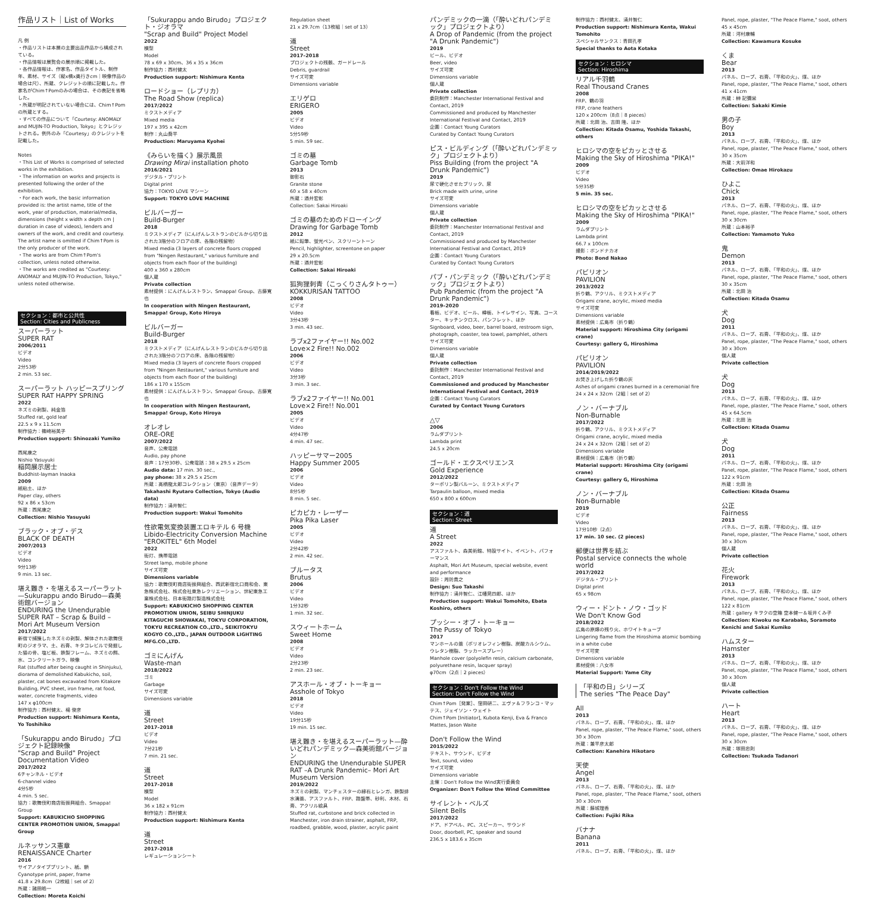作品リスト｜List of Works
凡 例
・作品リストは本展の主要出品作品から構成されている。
・作品情報は展覧会の展示順に掲載した。
・各作品情報は、作家名、作品タイトル、制作年、素材、サイズ（縦x横x奥行きcm｜映像作品の場合は尺）、所蔵、クレジットの順に記載した。作家名がChim↑Pomのみの場合は、その表記を省略した。
・所蔵が明記されていない場合には、Chim↑Pomの所蔵とする。
・すべての作品について「Courtesy: ANOMALY and MUJIN-TO Production, Tokyo」とクレジットされる。例外のみ「Courtesy」のクレジットを記載した。
Notes
・This List of Works is comprised of selected works in the exhibition.
・The information on works and projects is presented following the order of the exhibition.
・For each work, the basic information provided is: the artist name, title of the work, year of production, material/media, dimensions (height x width x depth cm | duration in case of videos), lenders and owners of the work, and credit and courtesy. The artist name is omitted if Chim↑Pom is the only producer of the work.
・The works are from Chim↑Pom's collection, unless noted otherwise.
・The works are credited as "Courtesy: ANOMALY and MUJIN-TO Production, Tokyo," unless noted otherwise.
セクション：都市と公共性
Section: Cities and Publicness
スーパーラット
SUPER RAT
2006/2011
ビデオ
Video
2分53秒
2 min. 53 sec.
スーパーラット ハッピースプリング
SUPER RAT HAPPY SPRING
2022
ネズミの剥製、純金箔
Stuffed rat, gold leaf
22.5 x 9 x 11.5cm
制作協力：篠崎裕美子
Production support: Shinozaki Yumiko
西尾康之
Nishio Yasuyuki
稲岡展示居士
Buddhist-layman Inaoka
2009
紙粘土、ほか
Paper clay, others
92 x 86 x 53cm
所蔵：西尾康之
Collection: Nishio Yasuyuki
ブラック・オブ・デス
BLACK OF DEATH
2007/2013
ビデオ
Video
9分13秒
9 min. 13 sec.
堪え難き・を堪えるスーパーラット—Sukurappu ando Birudo—森美術館バージョン
ENDURING the Unendurable SUPER RAT – Scrap & Build – Mori Art Museum Version
2017/2022
新宿で捕獲したネズミの剥製、解体された歌舞伎町のジオラマ、土、石膏、キタコレビルで発掘した猫の骨、塩ビ板、鉄製フレーム、ネズミの餌、水、コンクリートガラ、映像
Rat (stuffed after being caught in Shinjuku), diorama of demolished Kabukicho, soil, plaster, cat bones excavated from Kitakore Building, PVC sheet, iron frame, rat food, water, concrete fragments, video
147 x φ100cm
制作協力：西村健太、楊 俊彦
Production support: Nishimura Kenta, Yo Toshihiko
「Sukurappu ando Birudo」プロジェクト記録映像
"Scrap and Build" Project Documentation Video
2017/2022
6チャンネル・ビデオ
6-channel video
4分5秒
4 min. 5 sec.
協力：歌舞伎町商店街振興組合、Smappa! Group
Support: KABUKICHO SHOPPING CENTER PROMOTION UNION, Smappa! Group
ルネッサンス憲章
RENAISSANCE Charter
2016
サイアノタイププリント、紙、額
Cyanotype print, paper, frame
41.8 x 29.8cm（2枚組｜set of 2）
所蔵：諸田皓一
Collection: Moreta Koichi
「Sukurappu ando Birudo」プロジェクト・ジオラマ
"Scrap and Build" Project Model
2022
模型
Model
78 x 69 x 30cm、36 x 35 x 36cm
制作協力：西村健太
Production support: Nishimura Kenta
ロードショー（レプリカ）
The Road Show (replica)
2017/2022
ミクストメディア
Mixed media
197 x 395 x 42cm
制作：丸山喬平
Production: Maruyama Kyohei
《みらいを描く》展示風景
Drawing Mirai installation photo
2016/2021
デジタル・プリント
Digital print
協力：TOKYO LOVE マシーン
Support: TOKYO LOVE MACHINE
ビルバーガー
Build-Burger
2018
ミクストメディア（にんげんレストランのビルから切り出された3階分のフロアの床、各階の残留物）
Mixed media (3 layers of concrete floors cropped from "Ningen Restaurant," various furniture and objects from each floor of the building)
400 x 360 x 280cm
個人蔵
Private collection
素材提供：にんげんレストラン、Smappa! Group、古藤寛也
In cooperation with Ningen Restaurant, Smappa! Group, Koto Hiroya
ビルバーガー
Build-Burger
2018
ミクストメディア（にんげんレストランのビルから切り出された3階分のフロアの床、各階の残留物）
Mixed media (3 layers of concrete floors cropped from "Ningen Restaurant," various furniture and objects from each floor of the building)
186 x 170 x 155cm
素材提供：にんげんレストラン、Smappa! Group、古藤寛也
In cooperation with Ningen Restaurant, Smappa! Group, Koto Hiroya
オレオレ
ORE-ORE
2007/2022
音声、公衆電話
Audio, pay phone
音声：17分30秒、公衆電話：38 x 29.5 x 25cm
Audio data: 17 min. 30 sec.,
pay phone: 38 x 29.5 x 25cm
所蔵：高橋龍太郎コレクション（東京）（音声データ）
Takahashi Ryutaro Collection, Tokyo (Audio data)
制作協力：涌井智仁
Production support: Wakui Tomohito
性欲電気変換装置エロキテル 6 号機
Libido-Electricity Conversion Machine "EROKITEL" 6th Model
2022
街灯、携帯電話
Street lamp, mobile phone
サイズ可変
Dimensions variable
協力：歌舞伎町商店街振興組合、西武新宿北口商和会、東急株式会社、株式会社東急レクリエーション、世紀東急工業株式会社、日本街路灯製造株式会社
Support: KABUKICHO SHOPPING CENTER PROMOTION UNION, SEIBU SHINJUKU KITAGUCHI SHOWAKAI, TOKYU CORPORATION, TOKYU RECREATION CO.,LTD., SEIKITOKYU KOGYO CO.,LTD., JAPAN OUTDOOR LIGHTING MFG.CO.,LTD.
ゴミにんげん
Waste-man
2018/2022
ゴミ
Garbage
サイズ可変
Dimensions variable
道
Street
2017–2018
ビデオ
Video
7分21秒
7 min. 21 sec.
道
Street
2017–2018
模型
Model
36 x 182 x 91cm
制作協力：西村健太
Production support: Nishimura Kenta
道
Street
2017–2018
レギュレーションシート
Regulation sheet
21 x 29.7cm（13枚組｜set of 13）
道
Street
2017–2018
プロジェクトの残骸、ガードレール
Debris, guardrail
サイズ可変
Dimensions variable
エリゲロ
ERIGERO
2005
ビデオ
Video
5分59秒
5 min. 59 sec.
ゴミの墓
Garbage Tomb
2013
御影石
Granite stone
60 x 58 x 40cm
所蔵：酒井宏彰
Collection: Sakai Hiroaki
ゴミの墓のためのドローイング
Drawing for Garbage Tomb
2012
紙に鉛筆、蛍光ペン、スクリーントーン
Pencil, highlighter, screentone on paper
29 x 20.5cm
所蔵：酒井宏彰
Collection: Sakai Hiroaki
狐狗狸刺青（こっくりさんタトゥー）
KOKKURISAN TATTOO
2008
ビデオ
Video
3分43秒
3 min. 43 sec.
ラブx2ファイヤー!! No.002
Love×2 Fire!! No.002
2006
ビデオ
Video
3分3秒
3 min. 3 sec.
ラブx2ファイヤー!! No.001
Love×2 Fire!! No.001
2005
ビデオ
Video
4分47秒
4 min. 47 sec.
ハッピーサマー2005
Happy Summer 2005
2006
ビデオ
Video
8分5秒
8 min. 5 sec.
ピカピカ・レーザー
Pika Pika Laser
2005
ビデオ
Video
2分42秒
2 min. 42 sec.
ブルータス
Brutus
2006
ビデオ
Video
1分32秒
1 min. 32 sec.
スウィートホーム
Sweet Home
2008
ビデオ
Video
2分23秒
2 min. 23 sec.
アスホール・オブ・トーキョー
Asshole of Tokyo
2018
ビデオ
Video
19分15秒
19 min. 15 sec.
堪え難き・を堪えるスーパーラット—酔いどれパンデミック—森美術館バージョン
ENDURING the Unendurable SUPER RAT –A Drunk Pandemic– Mori Art Museum Version
2019/2022
ネズミの剥製、マンチェスターの縁石とレンガ、鉄製排水溝蓋、アスファルト、FRP、路盤帯、砂利、木材、石膏、アクリル絵具
Stuffed rat, curbstone and brick collected in Manchester, iron drain strainer, asphalt, FRP, roadbed, grabble, wood, plaster, acrylic paint
パンデミックの一滴（「酔いどれパンデミック」プロジェクトより）
A Drop of Pandemic (from the project "A Drunk Pandemic")
2019
ビール、ビデオ
Beer, video
サイズ可変
Dimensions variable
個人蔵
Private collection
委託制作：Manchester International Festival and Contact, 2019
Commissioned and produced by Manchester International Festival and Contact, 2019
企画：Contact Young Curators
Curated by Contact Young Curators
ピス・ビルディング（「酔いどれパンデミック」プロジェクトより）
Piss Building (from the project "A Drunk Pandemic")
2019
尿で硬化させたブリック、尿
Brick made with urine, urine
サイズ可変
Dimensions variable
個人蔵
Private collection
委託制作：Manchester International Festival and Contact, 2019
Commissioned and produced by Manchester International Festival and Contact, 2019
企画：Contact Young Curators
Curated by Contact Young Curators
パブ・パンデミック（「酔いどれパンデミック」プロジェクトより）
Pub Pandemic (from the project "A Drunk Pandemic")
2019–2020
看板、ビデオ、ビール、樽板、トイレサイン、写真、コースター、キッチンクロス、パンフレット、ほか
Signboard, video, beer, barrel board, restroom sign, photograph, coaster, tea towel, pamphlet, others
サイズ可変
Dimensions variable
個人蔵
Private collection
委託制作：Manchester International Festival and Contact, 2019
Commissioned and produced by Manchester International Festival and Contact, 2019
企画：Contact Young Curators
Curated by Contact Young Curators
△▽
2006
ラムダプリント
Lambda print
24.5 x 20cm
ゴールド・エクスペリエンス
Gold Experience
2012/2022
ターポリン製バルーン、ミクストメディア
Tarpaulin balloon, mixed media
650 x 800 x 600cm
セクション：道
Section: Street
道
A Street
2022
アスファルト、森美術館、特設サイト、イベント、パフォーマンス
Asphalt, Mori Art Museum, special website, event and performance
設計：周防貴之
Design: Suo Takashi
制作協力：涌井智仁、江幡晃四郎、ほか
Production support: Wakui Tomohito, Ebata Koshiro, others
プッシー・オブ・トーキョー
The Pussy of Tokyo
2017
マンホールの蓋（ポリオレフィン樹脂、炭酸カルシウム、ウレタン樹脂、ラッカースプレー）
Manhole cover (polyolefin resin, calcium carbonate, polyurethane resin, lacquer spray)
φ70cm（2点｜2 pieces）
セクション：Don't Follow the Wind
Section: Don't Follow the Wind
Chim↑Pom［発案］、窪田研二、エヴァ＆フランコ・マッテス、ジェイソン・ウェイト
Chim↑Pom [Initiator], Kubota Kenji, Eva & Franco Mattes, Jason Waite
Don't Follow the Wind
2015/2022
テキスト、サウンド、ビデオ
Text, sound, video
サイズ可変
Dimensions variable
主催：Don't Follow the Wind実行委員会
Organizer: Don't Follow the Wind Committee
サイレント・ベルズ
Silent Bells
2017/2022
ドア、ドアベル、PC、スピーカー、サウンド
Door, doorbell, PC, speaker and sound
236.5 x 183.6 x 35cm
制作協力：西村健太、涌井智仁
Production support: Nishimura Kenta, Wakui Tomohito
スペシャルサンクス：青田孔孝
Special thanks to Aota Kotaka
セクション：ヒロシマ
Section: Hiroshima
リアル千羽鶴
Real Thousand Cranes
2008
FRP、鶴の羽
FRP, crane feathers
120 x 200cm（8点｜8 pieces）
所蔵：北田 治、吉田 隆、ほか
Collection: Kitada Osamu, Yoshida Takashi, others
ヒロシマの空をピカッとさせる
Making the Sky of Hiroshima "PIKA!"
2009
ビデオ
Video
5分35秒
5 min. 35 sec.
ヒロシマの空をピカッとさせる
Making the Sky of Hiroshima "PIKA!"
2009
ラムダプリント
Lambda print
66.7 x 100cm
撮影：ボンドナカオ
Photo: Bond Nakao
パビリオン
PAVILION
2013/2022
折り鶴、アクリル、ミクストメディア
Origami crane, acrylic, mixed media
サイズ可変
Dimensions variable
素材提供：広島市（折り鶴）
Material support: Hiroshima City (origami crane)
Courtesy: gallery G, Hiroshima
パビリオン
PAVILION
2014/2019/2022
お焚き上げした折り鶴の灰
Ashes of origami cranes burned in a ceremonial fire
24 x 24 x 32cm（2組｜set of 2）
ノン・バーナブル
Non-Burnable
2017/2022
折り鶴、アクリル、ミクストメディア
Origami crane, acrylic, mixed media
24 x 24 x 32cm（2組｜set of 2）
Dimensions variable
素材提供：広島市（折り鶴）
Material support: Hiroshima City (origami crane)
Courtesy: gallery G, Hiroshima
ノン・バーナブル
Non-Burnable
2019
ビデオ
Video
17分10秒（2点）
17 min. 10 sec. (2 pieces)
郵便は世界を結ぶ
Postal service connects the whole world
2017/2022
デジタル・プリント
Digital print
65 x 98cm
ウィー・ドント・ノウ・ゴッド
We Don't Know God
2018/2022
広島の原爆の残り火、ホワイトキューブ
Lingering flame from the Hiroshima atomic bombing in a white cube
サイズ可変
Dimensions variable
素材提供：八女市
Material Support: Yame City
「平和の日」シリーズ
The series "The Peace Day"
All
2013
パネル、ロープ、石膏、「平和の火」、煤、ほか
Panel, rope, plaster, "The Peace Flame," soot, others
30 x 30cm
所蔵：兼平彦太郎
Collection: Kanehira Hikotaro
天使
Angel
2013
パネル、ロープ、石膏、「平和の火」、煤、ほか
Panel, rope, plaster, "The Peace Flame," soot, others
30 x 30cm
所蔵：藤城理香
Collection: Fujiki Rika
バナナ
Banana
2011
パネル、ロープ、石膏、「平和の火」、煤、ほか
Panel, rope, plaster, "The Peace Flame," soot, others
45 x 45cm
所蔵：河村康輔
Collection: Kawamura Kosuke
くま
Bear
2013
パネル、ロープ、石膏、「平和の火」、煤、ほか
Panel, rope, plaster, "The Peace Flame," soot, others
41 x 41cm
所蔵：榊 記彌栄
Collection: Sakaki Kimie
男の子
Boy
2013
パネル、ロープ、石膏、「平和の火」、煤、ほか
Panel, rope, plaster, "The Peace Flame," soot, others
30 x 35cm
所蔵：大前洋和
Collection: Omae Hirokazu
ひよこ
Chick
2013
パネル、ロープ、石膏、「平和の火」、煤、ほか
Panel, rope, plaster, "The Peace Flame," soot, others
30 x 30cm
所蔵：山本裕子
Collection: Yamamoto Yuko
鬼
Demon
2013
パネル、ロープ、石膏、「平和の火」、煤、ほか
Panel, rope, plaster, "The Peace Flame," soot, others
30 x 35cm
所蔵：北田 治
Collection: Kitada Osamu
犬
Dog
2011
パネル、ロープ、石膏、「平和の火」、煤、ほか
Panel, rope, plaster, "The Peace Flame," soot, others
30 x 30cm
個人蔵
Private collection
犬
Dog
2013
パネル、ロープ、石膏、「平和の火」、煤、ほか
Panel, rope, plaster, "The Peace Flame," soot, others
45 x 64.5cm
所蔵：北田 治
Collection: Kitada Osamu
犬
Dog
2011
パネル、ロープ、石膏、「平和の火」、煤、ほか
Panel, rope, plaster, "The Peace Flame," soot, others
122 x 91cm
所蔵：北田 治
Collection: Kitada Osamu
公正
Fairness
2013
パネル、ロープ、石膏、「平和の火」、煤、ほか
Panel, rope, plaster, "The Peace Flame," soot, others
30 x 30cm
個人蔵
Private collection
花火
Firework
2013
パネル、ロープ、石膏、「平和の火」、煤、ほか
Panel, rope, plaster, "The Peace Flame," soot, others
122 x 81cm
所蔵：gallery キヲクの空箱 空本健一＆坂井くみ子
Collection: Kiwoku no Karabako, Soramoto Kenichi and Sakai Kumiko
ハムスター
Hamster
2013
パネル、ロープ、石膏、「平和の火」、煤、ほか
Panel, rope, plaster, "The Peace Flame," soot, others
30 x 30cm
個人蔵
Private collection
ハート
Heart
2013
パネル、ロープ、石膏、「平和の火」、煤、ほか
Panel, rope, plaster, "The Peace Flame," soot, others
30 x 30cm
所蔵：塚田忠則
Collection: Tsukada Tadanori